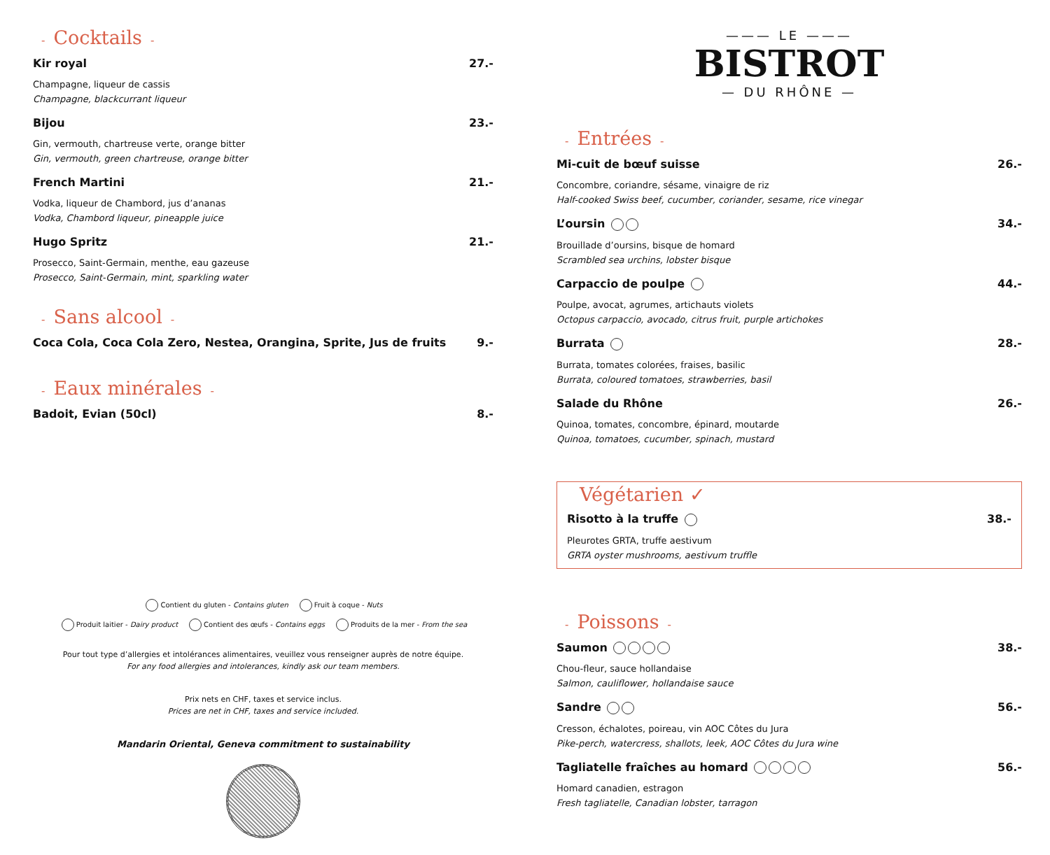- Cocktails -
Kir royal 27.-
Champagne, liqueur de cassis
Champagne, blackcurrant liqueur
Bijou 23.-
Gin, vermouth, chartreuse verte, orange bitter
Gin, vermouth, green chartreuse, orange bitter
French Martini 21.-
Vodka, liqueur de Chambord, jus d’ananas
Vodka, Chambord liqueur, pineapple juice
Hugo Spritz 21.-
Prosecco, Saint-Germain, menthe, eau gazeuse
Prosecco, Saint-Germain, mint, sparkling water
- Sans alcool -
Coca Cola, Coca Cola Zero, Nestea, Orangina, Sprite, Jus de fruits 9.-
- Eaux minérales -
Badoit, Evian (50cl) 8.-
Contient du gluten - Contains gluten Fruit à coque - Nuts
Produit laitier - Dairy product Contient des œufs - Contains eggs Produits de la mer - From the sea
Pour tout type d’allergies et intolérances alimentaires, veuillez vous renseigner auprès de notre équipe.
For any food allergies and intolerances, kindly ask our team members.
Prix nets en CHF, taxes et service inclus.
Prices are net in CHF, taxes and service included.
Mandarin Oriental, Geneva commitment to sustainability
——— LE ———
BISTROT
— DU RHÔNE —
- Entrées -
Mi-cuit de bœuf suisse 26.-
Concombre, coriandre, sésame, vinaigre de riz
Half-cooked Swiss beef, cucumber, coriander, sesame, rice vinegar
L’oursin 34.-
Brouillade d’oursins, bisque de homard
Scrambled sea urchins, lobster bisque
Carpaccio de poulpe 44.-
Poulpe, avocat, agrumes, artichauts violets
Octopus carpaccio, avocado, citrus fruit, purple artichokes
Burrata 28.-
Burrata, tomates colorées, fraises, basilic
Burrata, coloured tomatoes, strawberries, basil
Salade du Rhône 26.-
Quinoa, tomates, concombre, épinard, moutarde
Quinoa, tomatoes, cucumber, spinach, mustard
Végétarien ✓
Risotto à la truffe 38.-
Pleurotes GRTA, truffe aestivum
GRTA oyster mushrooms, aestivum truffle
- Poissons -
Saumon 38.-
Chou-fleur, sauce hollandaise
Salmon, cauliflower, hollandaise sauce
Sandre 56.-
Cresson, échalotes, poireau, vin AOC Côtes du Jura
Pike-perch, watercress, shallots, leek, AOC Côtes du Jura wine
Tagliatelle fraîches au homard 56.-
Homard canadien, estragon
Fresh tagliatelle, Canadian lobster, tarragon